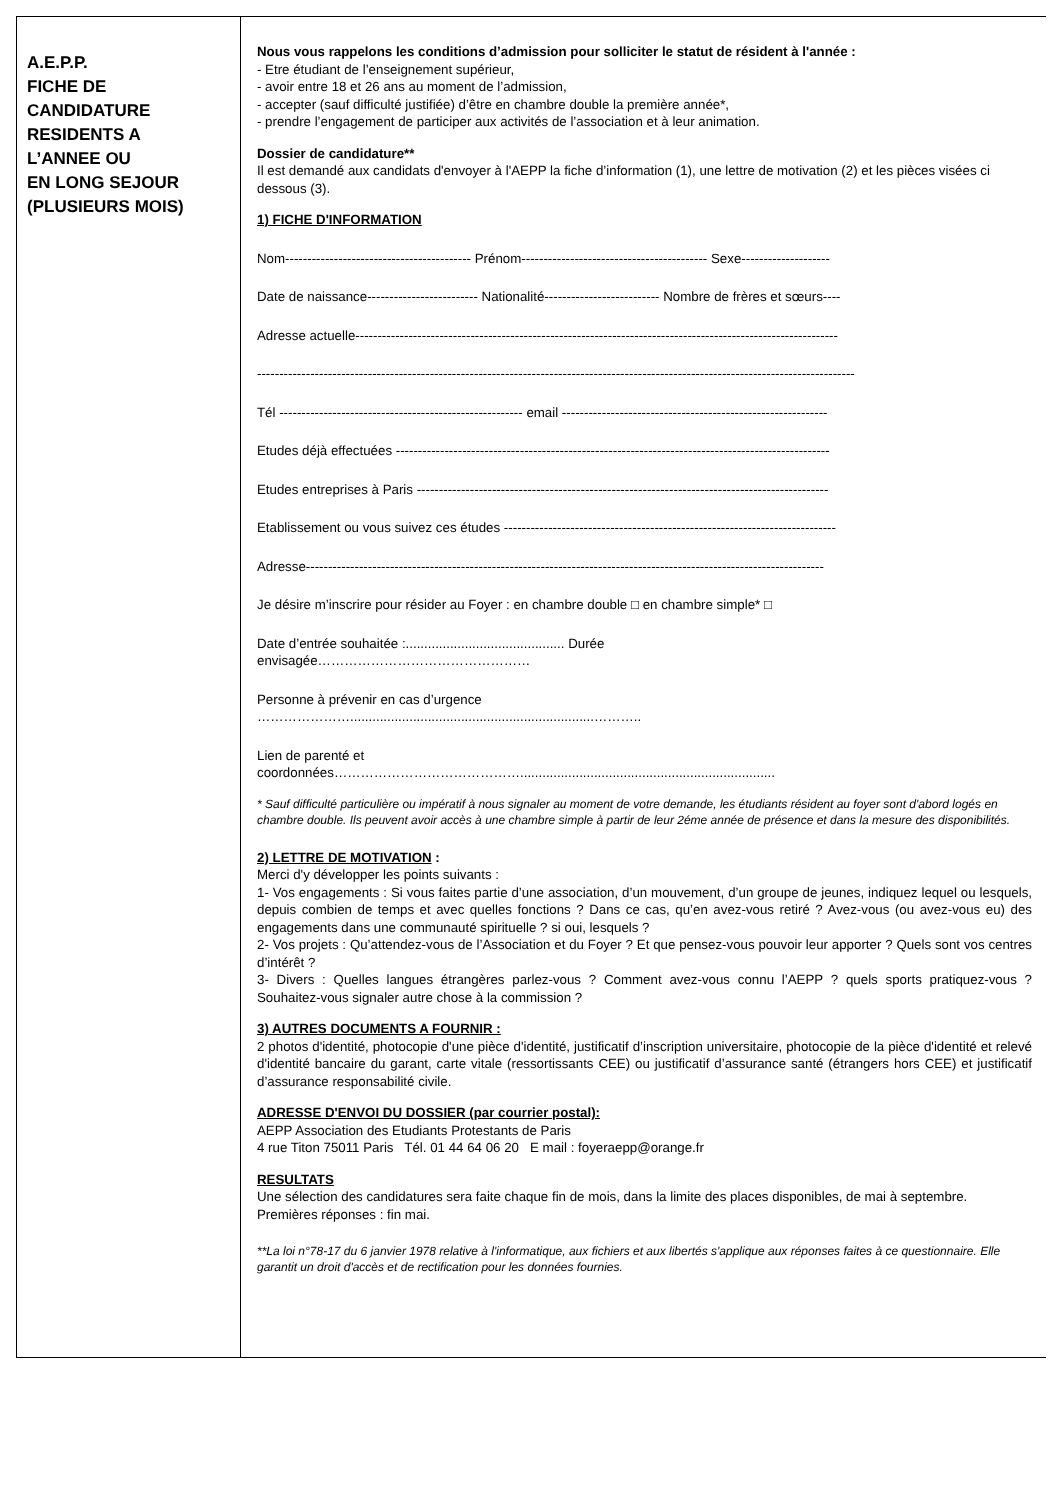A.E.P.P.
FICHE DE
CANDIDATURE
RESIDENTS A
L’ANNEE OU
EN LONG SEJOUR
(PLUSIEURS MOIS)
Nous vous rappelons les conditions d’admission pour solliciter le statut de résident à l'année :
- Etre étudiant de l’enseignement supérieur,
- avoir entre 18 et 26 ans au moment de l’admission,
- accepter (sauf difficulté justifiée) d’être en chambre double la première année*,
- prendre l’engagement de participer aux activités de l’association et à leur animation.
Dossier de candidature**
Il est demandé aux candidats d'envoyer à l'AEPP la fiche d’information (1), une lettre de motivation (2) et les pièces visées ci dessous (3).
1) FICHE D'INFORMATION
Nom------------------------------------------ Prénom------------------------------------------ Sexe--------------------
Date de naissance------------------------- Nationalité-------------------------- Nombre de frères et sœurs----
Adresse actuelle-------------------------------------------------------------------------------------------------------------
---------------------------------------------------------------------------------------------------------------------------------------
Tél ------------------------------------------------------- email ------------------------------------------------------------
Etudes déjà effectuées --------------------------------------------------------------------------------------------------
Etudes entreprises à Paris ---------------------------------------------------------------------------------------------
Etablissement ou vous suivez ces études ---------------------------------------------------------------------------
Adresse---------------------------------------------------------------------------------------------------------------------
Je désire m’inscrire pour résider au Foyer : en chambre double □ en chambre simple* □
Date d’entrée souhaitée :........................................... Durée
envisagée…………………………………………
Personne à prévenir en cas d’urgence
…………………..................................................................………..
Lien de parenté et
coordonnées…………………………………….....................................................................
* Sauf difficulté particulière ou impératif à nous signaler au moment de votre demande, les étudiants résident au foyer sont d'abord logés en chambre double. Ils peuvent avoir accès à une chambre simple à partir de leur 2éme année de présence et dans la mesure des disponibilités.
2) LETTRE DE MOTIVATION :
Merci d'y développer les points suivants :
1- Vos engagements : Si vous faites partie d’une association, d’un mouvement, d’un groupe de jeunes, indiquez lequel ou lesquels, depuis combien de temps et avec quelles fonctions ? Dans ce cas, qu’en avez-vous retiré ? Avez-vous (ou avez-vous eu) des engagements dans une communauté spirituelle ? si oui, lesquels ?
2- Vos projets : Qu’attendez-vous de l’Association et du Foyer ? Et que pensez-vous pouvoir leur apporter ? Quels sont vos centres d’intérêt ?
3- Divers : Quelles langues étrangères parlez-vous ? Comment avez-vous connu l’AEPP ? quels sports pratiquez-vous ? Souhaitez-vous signaler autre chose à la commission ?
3) AUTRES DOCUMENTS A FOURNIR :
2 photos d'identité, photocopie d'une pièce d'identité, justificatif d’inscription universitaire, photocopie de la pièce d'identité et relevé d'identité bancaire du garant, carte vitale (ressortissants CEE) ou justificatif d’assurance santé (étrangers hors CEE) et justificatif d’assurance responsabilité civile.
ADRESSE D'ENVOI DU DOSSIER (par courrier postal):
AEPP Association des Etudiants Protestants de Paris
4 rue Titon 75011 Paris Tél. 01 44 64 06 20 E mail : foyeraepp@orange.fr
RESULTATS
Une sélection des candidatures sera faite chaque fin de mois, dans la limite des places disponibles, de mai à septembre.
Premières réponses : fin mai.
**La loi n°78-17 du 6 janvier 1978 relative à l'informatique, aux fichiers et aux libertés s'applique aux réponses faites à ce questionnaire. Elle garantit un droit d'accès et de rectification pour les données fournies.